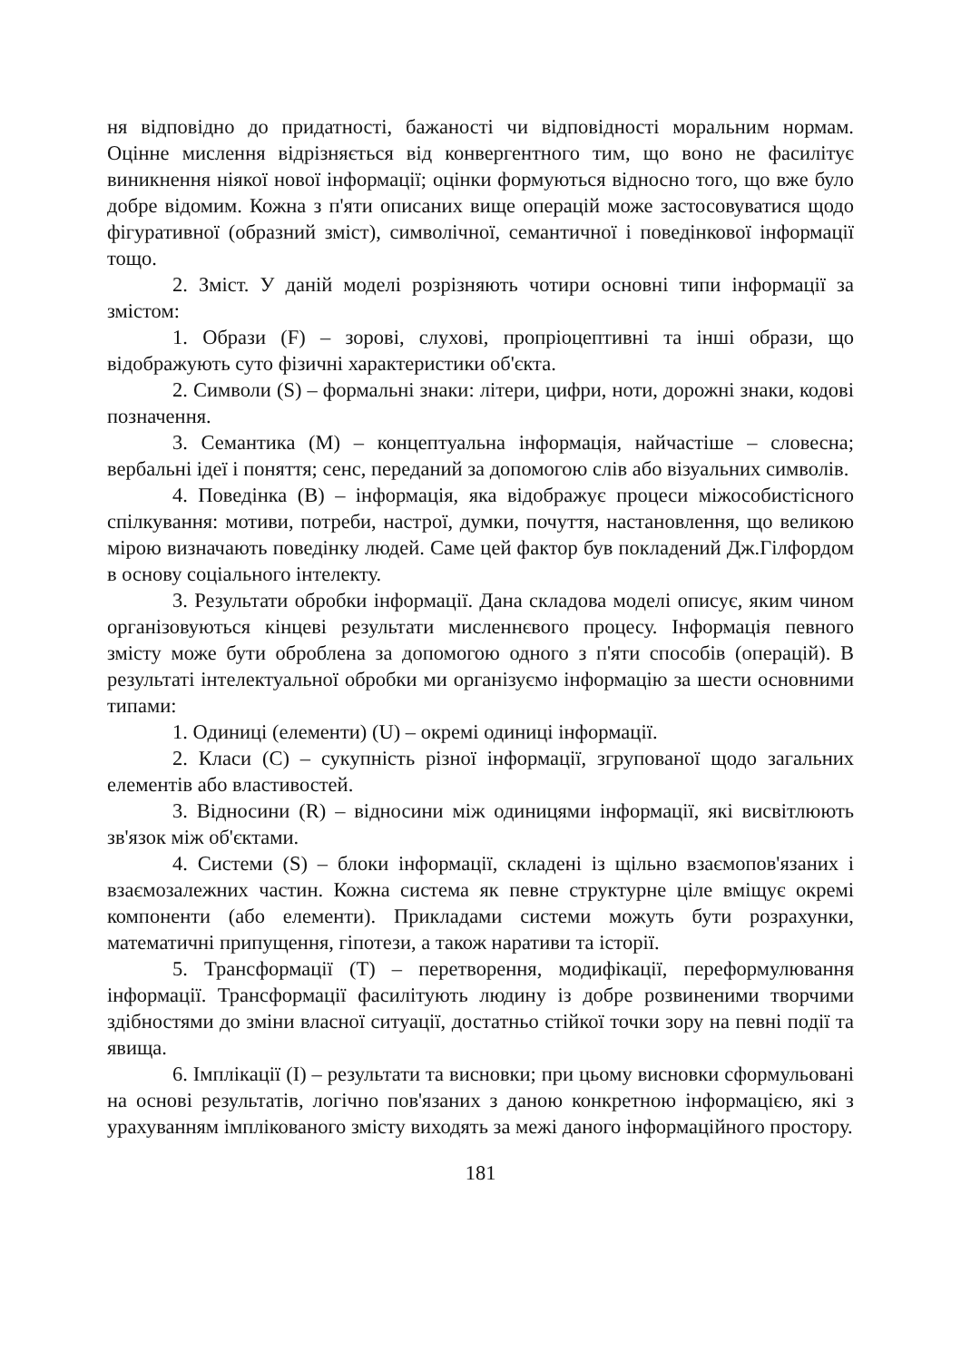ня відповідно до придатності, бажаності чи відповідності моральним нормам. Оцінне мислення відрізняється від конвергентного тим, що воно не фасилітує виникнення ніякої нової інформації; оцінки формуються відносно того, що вже було добре відомим. Кожна з п'яти описаних вище операцій може застосовуватися щодо фігуративної (образний зміст), символічної, семантичної і поведінкової інформації тощо.
2. Зміст. У даній моделі розрізняють чотири основні типи інформації за змістом:
1. Образи (F) – зорові, слухові, пропріоцептивні та інші образи, що відображують суто фізичні характеристики об'єкта.
2. Символи (S) – формальні знаки: літери, цифри, ноти, дорожні знаки, кодові позначення.
3. Семантика (М) – концептуальна інформація, найчастіше – словесна; вербальні ідеї і поняття; сенс, переданий за допомогою слів або візуальних символів.
4. Поведінка (В) – інформація, яка відображує процеси міжособистісного спілкування: мотиви, потреби, настрої, думки, почуття, настановлення, що великою мірою визначають поведінку людей. Саме цей фактор був покладений Дж.Гілфордом в основу соціального інтелекту.
3. Результати обробки інформації. Дана складова моделі описує, яким чином організовуються кінцеві результати мисленнєвого процесу. Інформація певного змісту може бути оброблена за допомогою одного з п'яти способів (операцій). В результаті інтелектуальної обробки ми організуємо інформацію за шести основними типами:
1. Одиниці (елементи) (U) – окремі одиниці інформації.
2. Класи (С) – сукупність різної інформації, згрупованої щодо загальних елементів або властивостей.
3. Відносини (R) – відносини між одиницями інформації, які висвітлюють зв'язок між об'єктами.
4. Системи (S) – блоки інформації, складені із щільно взаємопов'язаних і взаємозалежних частин. Кожна система як певне структурне ціле вміщує окремі компоненти (або елементи). Прикладами системи можуть бути розрахунки, математичні припущення, гіпотези, а також наративи та історії.
5. Трансформації (Т) – перетворення, модифікації, переформулювання інформації. Трансформації фасилітують людину із добре розвиненими творчими здібностями до зміни власної ситуації, достатньо стійкої точки зору на певні події та явища.
6. Імплікації (І) – результати та висновки; при цьому висновки сформульовані на основі результатів, логічно пов'язаних з даною конкретною інформацією, які з урахуванням імплікованого змісту виходять за межі даного інформаційного простору.
181